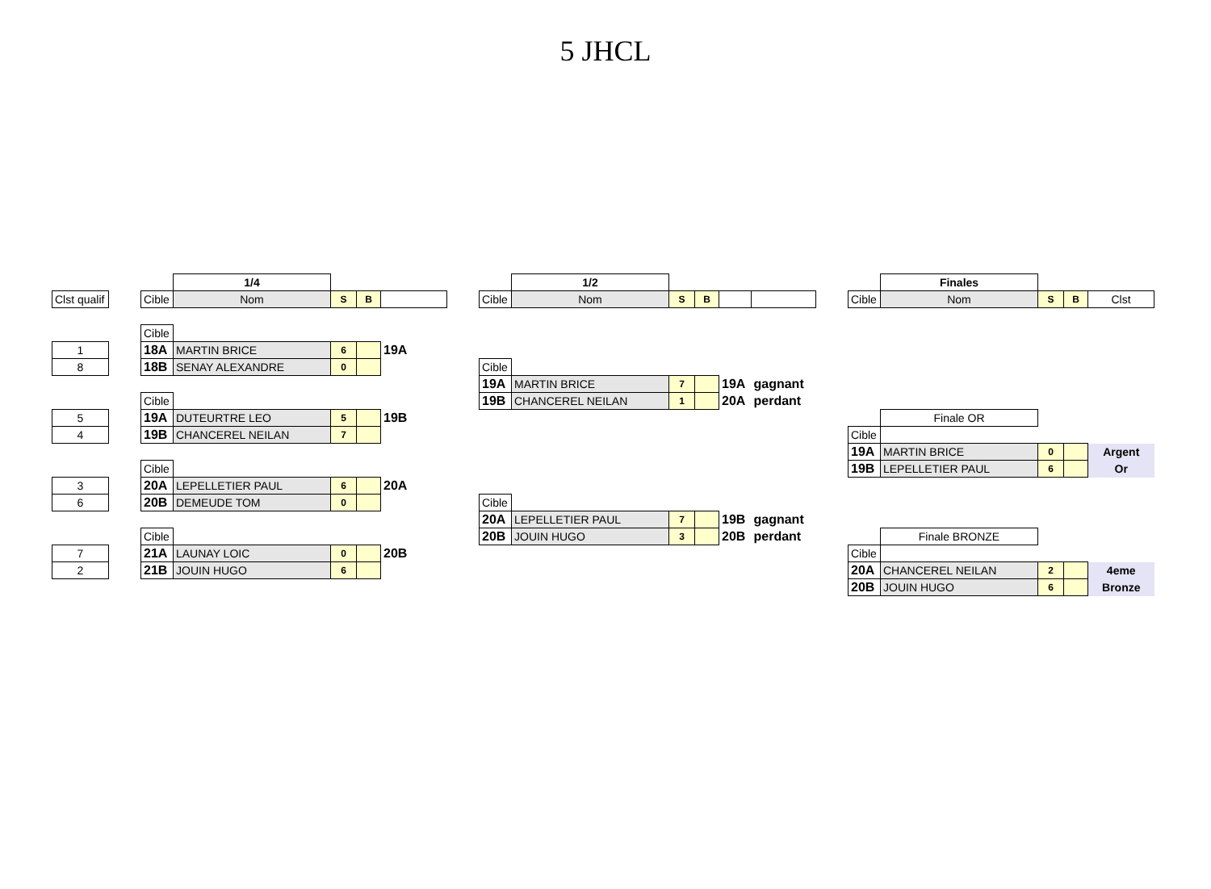5 JHCL
| | | | 1/4 | | | | | | 1/2 | | | | | | | Finales | | | |
| Clst qualif | | Cible | Nom | S | B | | | Cible | Nom | S | B | | | | Cible | Nom | S | B | Clst |
| | | Cible | | | | | | | | | | | | | | | | | |
| 1 | | 18A | MARTIN BRICE | 6 | | 19A | | | | | | | | | | | | | |
| 8 | | 18B | SENAY ALEXANDRE | 0 | | | | Cible | | | | | | | | | | | |
| | | | | | | | | 19A | MARTIN BRICE | 7 | | 19A | gagnant | | | | | | |
| | | Cible | | | | | | 19B | CHANCEREL NEILAN | 1 | | 20A | perdant | | | | | | |
| 5 | | 19A | DUTEURTRE LEO | 5 | | 19B | | | | | | | | | | Finale OR | | | |
| 4 | | 19B | CHANCEREL NEILAN | 7 | | | | | | | | | | | Cible | | | | |
| | | | | | | | | | | | | | | | 19A | MARTIN BRICE | 0 | | Argent |
| | | Cible | | | | | | | | | | | | | 19B | LEPELLETIER PAUL | 6 | | Or |
| 3 | | 20A | LEPELLETIER PAUL | 6 | | 20A | | | | | | | | | | | | | |
| 6 | | 20B | DEMEUDE TOM | 0 | | | | Cible | | | | | | | | | | | |
| | | | | | | | | 20A | LEPELLETIER PAUL | 7 | | 19B | gagnant | | | | | | |
| | | Cible | | | | | | 20B | JOUIN HUGO | 3 | | 20B | perdant | | | Finale BRONZE | | | |
| 7 | | 21A | LAUNAY LOIC | 0 | | 20B | | | | | | | | | Cible | | | | |
| 2 | | 21B | JOUIN HUGO | 6 | | | | | | | | | | | 20A | CHANCEREL NEILAN | 2 | | 4eme |
| | | | | | | | | | | | | | | | 20B | JOUIN HUGO | 6 | | Bronze |